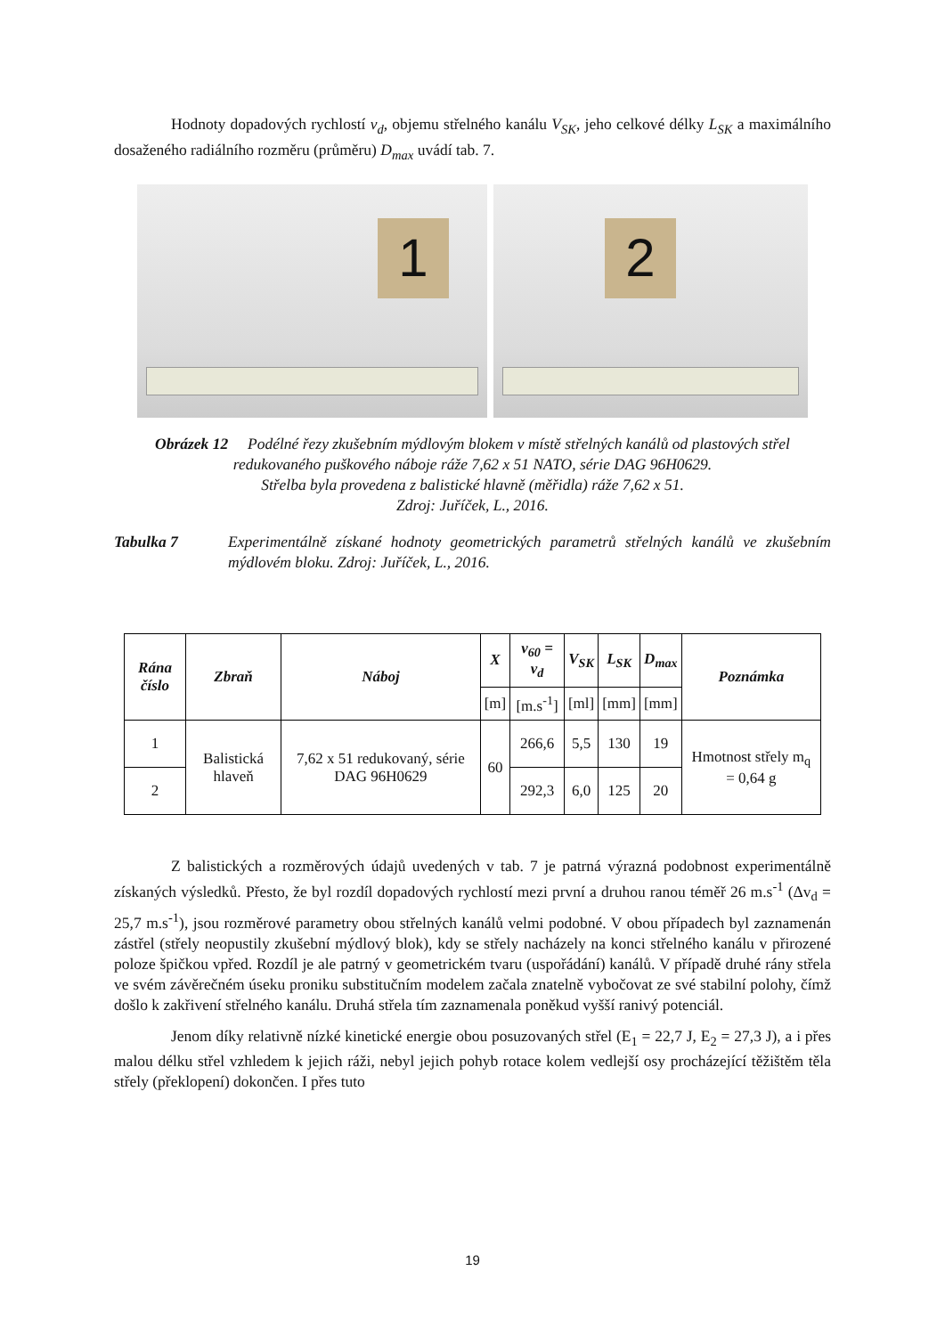Hodnoty dopadových rychlostí v<sub>d</sub>, objemu střelného kanálu V<sub>SK</sub>, jeho celkové délky L<sub>SK</sub> a maximálního dosaženého radiálního rozměru (průměru) D<sub>max</sub> uvádí tab. 7.
1
2
Obrázek 12 Podélné řezy zkušebním mýdlovým blokem v místě střelných kanálů od plastových střel redukovaného puškového náboje ráže 7,62 x 51 NATO, série DAG 96H0629.
Střelba byla provedena z balistické hlavně (měřidla) ráže 7,62 x 51.
Zdroj: Juříček, L., 2016.
Tabulka 7 Experimentálně získané hodnoty geometrických parametrů střelných kanálů ve zkušebním mýdlovém bloku. Zdroj: Juříček, L., 2016.
| Rána číslo | Zbraň | Náboj | X | v<sub>60</sub> = v<sub>d</sub> | V<sub>SK</sub> | L<sub>SK</sub> | D<sub>max</sub> | Poznámka |
| --- | --- | --- | --- | --- | --- | --- | --- | --- |
| | | | [m] | [m.s<sup>-1</sup>] | [ml] | [mm] | [mm] | |
| 1 | Balistická hlaveň | 7,62 x 51 redukovaný, série DAG 96H0629 | 60 | 266,6 | 5,5 | 130 | 19 | Hmotnost střely m<sub>q</sub> = 0,64 g |
| 2 | | | | 292,3 | 6,0 | 125 | 20 | |
Z balistických a rozměrových údajů uvedených v tab. 7 je patrná výrazná podobnost experimentálně získaných výsledků. Přesto, že byl rozdíl dopadových rychlostí mezi první a druhou ranou téměř 26 m.s<sup>-1</sup> (Δv<sub>d</sub> = 25,7 m.s<sup>-1</sup>), jsou rozměrové parametry obou střelných kanálů velmi podobné. V obou případech byl zaznamenán zástřel (střely neopustily zkušební mýdlový blok), kdy se střely nacházely na konci střelného kanálu v přirozené poloze špičkou vpřed. Rozdíl je ale patrný v geometrickém tvaru (uspořádání) kanálů. V případě druhé rány střela ve svém závěrečném úseku proniku substitučním modelem začala znatelně vybočovat ze své stabilní polohy, čímž došlo k zakřivení střelného kanálu. Druhá střela tím zaznamenala poněkud vyšší ranivý potenciál.
Jenom díky relativně nízké kinetické energie obou posuzovaných střel (E<sub>1</sub> = 22,7 J, E<sub>2</sub> = 27,3 J), a i přes malou délku střel vzhledem k jejich ráži, nebyl jejich pohyb rotace kolem vedlejší osy procházející těžištěm těla střely (překlopení) dokončen. I přes tuto
19